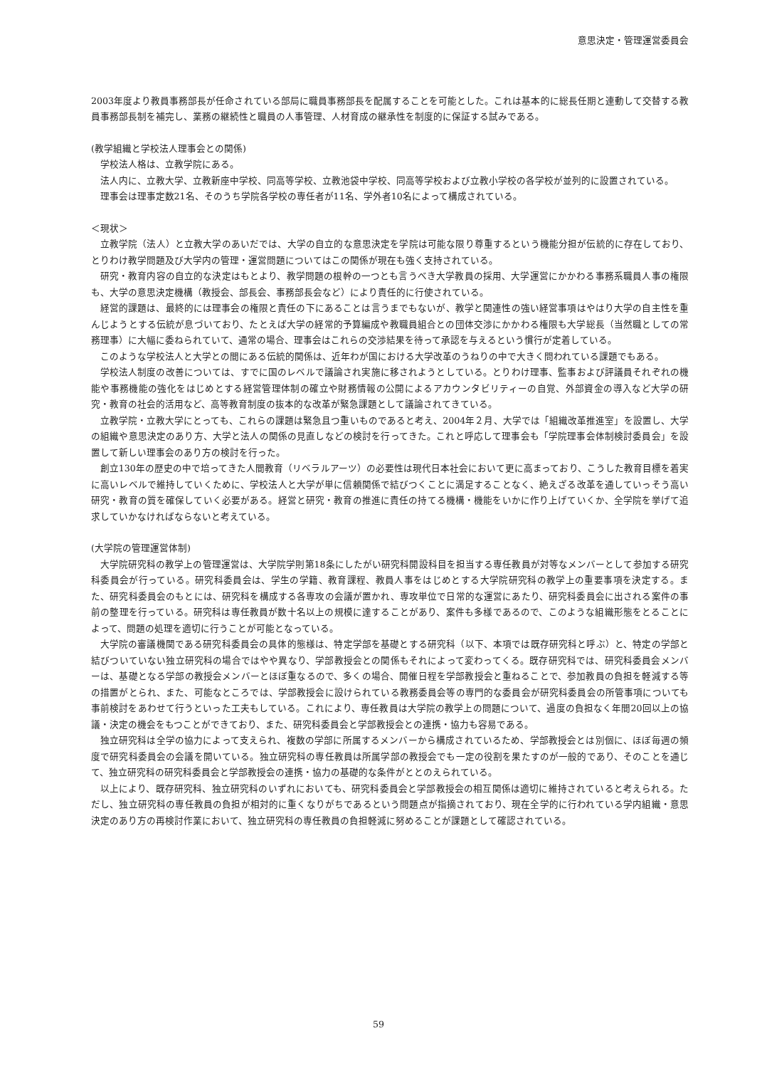意思決定・管理運営委員会
2003年度より教員事務部長が任命されている部局に職員事務部長を配属することを可能とした。これは基本的に総長任期と連動して交替する教員事務部長制を補完し、業務の継続性と職員の人事管理、人材育成の継承性を制度的に保証する試みである。
(教学組織と学校法人理事会との関係)
学校法人格は、立教学院にある。
法人内に、立教大学、立教新座中学校、同高等学校、立教池袋中学校、同高等学校および立教小学校の各学校が並列的に設置されている。
理事会は理事定数21名、そのうち学院各学校の専任者が11名、学外者10名によって構成されている。
＜現状＞
立教学院（法人）と立教大学のあいだでは、大学の自立的な意思決定を学院は可能な限り尊重するという機能分担が伝統的に存在しており、とりわけ教学問題及び大学内の管理・運営問題についてはこの関係が現在も強く支持されている。
研究・教育内容の自立的な決定はもとより、教学問題の根幹の一つとも言うべき大学教員の採用、大学運営にかかわる事務系職員人事の権限も、大学の意思決定機構（教授会、部長会、事務部長会など）により責任的に行使されている。
経営的課題は、最終的には理事会の権限と責任の下にあることは言うまでもないが、教学と関連性の強い経営事項はやはり大学の自主性を重んじようとする伝統が息づいており、たとえば大学の経常的予算編成や教職員組合との団体交渉にかかわる権限も大学総長（当然職としての常務理事）に大幅に委ねられていて、通常の場合、理事会はこれらの交渉結果を待って承認を与えるという慣行が定着している。
このような学校法人と大学との間にある伝統的関係は、近年わが国における大学改革のうねりの中で大きく問われている課題でもある。
学校法人制度の改善については、すでに国のレベルで議論され実施に移されようとしている。とりわけ理事、監事および評議員それぞれの機能や事務機能の強化をはじめとする経営管理体制の確立や財務情報の公開によるアカウンタビリティーの自覚、外部資金の導入など大学の研究・教育の社会的活用など、高等教育制度の抜本的な改革が緊急課題として議論されてきている。
立教学院・立教大学にとっても、これらの課題は緊急且つ重いものであると考え、2004年２月、大学では「組織改革推進室」を設置し、大学の組織や意思決定のあり方、大学と法人の関係の見直しなどの検討を行ってきた。これと呼応して理事会も「学院理事会体制検討委員会」を設置して新しい理事会のあり方の検討を行った。
創立130年の歴史の中で培ってきた人間教育（リベラルアーツ）の必要性は現代日本社会において更に高まっており、こうした教育目標を着実に高いレベルで維持していくために、学校法人と大学が単に信頼関係で結びつくことに満足することなく、絶えざる改革を通していっそう高い研究・教育の質を確保していく必要がある。経営と研究・教育の推進に責任の持てる機構・機能をいかに作り上げていくか、全学院を挙げて追求していかなければならないと考えている。
(大学院の管理運営体制)
大学院研究科の教学上の管理運営は、大学院学則第18条にしたがい研究科開設科目を担当する専任教員が対等なメンバーとして参加する研究科委員会が行っている。研究科委員会は、学生の学籍、教育課程、教員人事をはじめとする大学院研究科の教学上の重要事項を決定する。また、研究科委員会のもとには、研究科を構成する各専攻の会議が置かれ、専攻単位で日常的な運営にあたり、研究科委員会に出される案件の事前の整理を行っている。研究科は専任教員が数十名以上の規模に達することがあり、案件も多様であるので、このような組織形態をとることによって、問題の処理を適切に行うことが可能となっている。
大学院の審議機関である研究科委員会の具体的態様は、特定学部を基礎とする研究科（以下、本項では既存研究科と呼ぶ）と、特定の学部と結びついていない独立研究科の場合ではやや異なり、学部教授会との関係もそれによって変わってくる。既存研究科では、研究科委員会メンバーは、基礎となる学部の教授会メンバーとほぼ重なるので、多くの場合、開催日程を学部教授会と重ねることで、参加教員の負担を軽減する等の措置がとられ、また、可能なところでは、学部教授会に設けられている教務委員会等の専門的な委員会が研究科委員会の所管事項についても事前検討をあわせて行うといった工夫もしている。これにより、専任教員は大学院の教学上の問題について、過度の負担なく年間20回以上の協議・決定の機会をもつことができており、また、研究科委員会と学部教授会との連携・協力も容易である。
独立研究科は全学の協力によって支えられ、複数の学部に所属するメンバーから構成されているため、学部教授会とは別個に、ほぼ毎週の頻度で研究科委員会の会議を開いている。独立研究科の専任教員は所属学部の教授会でも一定の役割を果たすのが一般的であり、そのことを通じて、独立研究科の研究科委員会と学部教授会の連携・協力の基礎的な条件がととのえられている。
以上により、既存研究科、独立研究科のいずれにおいても、研究科委員会と学部教授会の相互関係は適切に維持されていると考えられる。ただし、独立研究科の専任教員の負担が相対的に重くなりがちであるという問題点が指摘されており、現在全学的に行われている学内組織・意思決定のあり方の再検討作業において、独立研究科の専任教員の負担軽減に努めることが課題として確認されている。
59